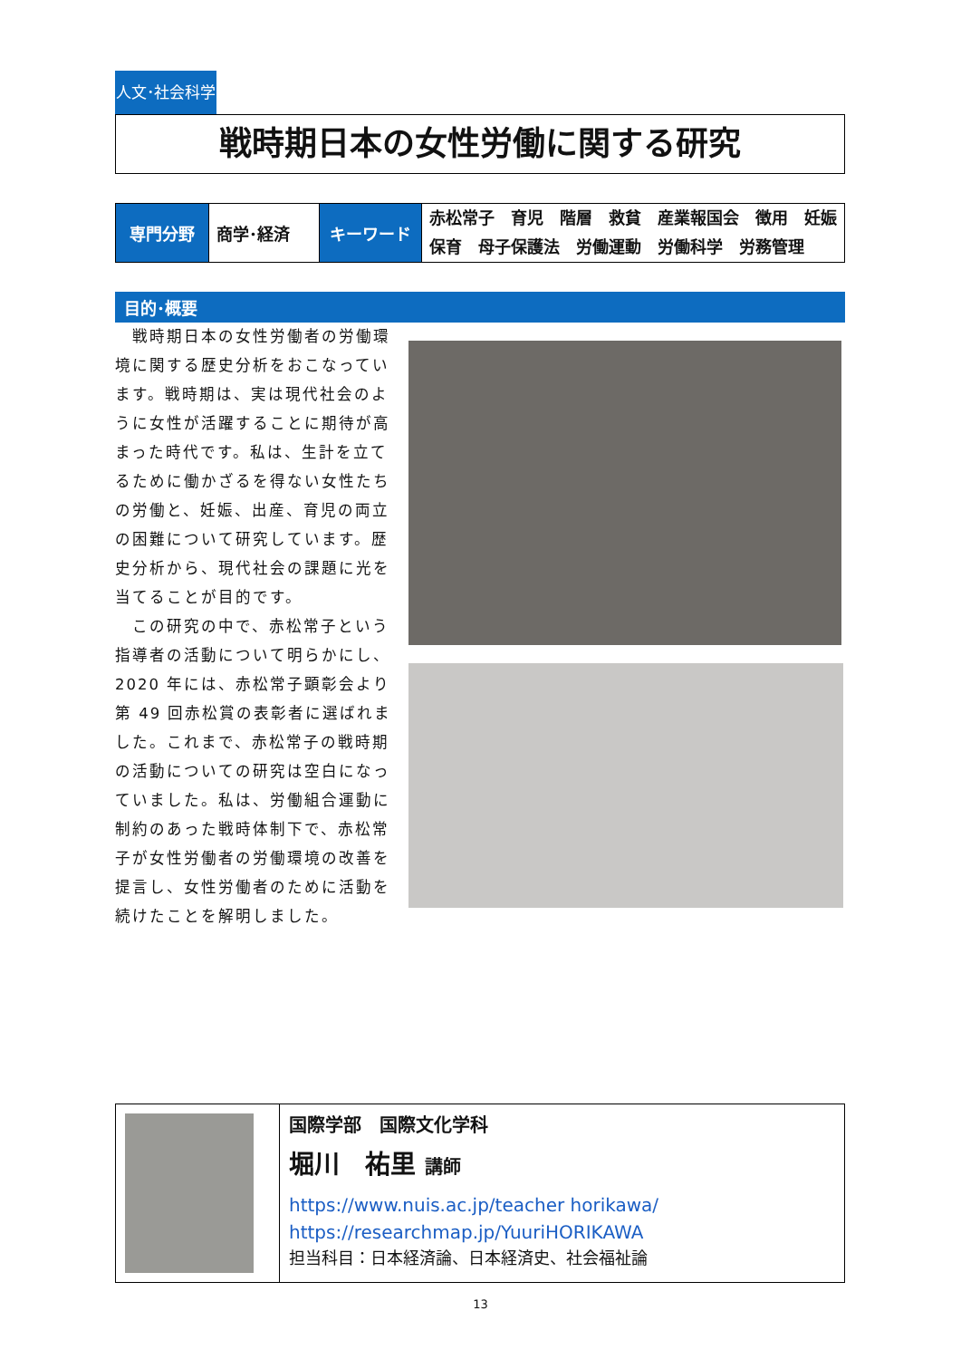人文･社会科学
戦時期日本の女性労働に関する研究
| 専門分野 | 商学･経済 | キーワード | 赤松常子 育児 階層 救貧 産業報国会 徴用 妊娠 保育 母子保護法 労働運動 労働科学 労務管理 |
目的･概要
　戦時期日本の女性労働者の労働環境に関する歴史分析をおこなっています。戦時期は、実は現代社会のように女性が活躍することに期待が高まった時代です。私は、生計を立てるために働かざるを得ない女性たちの労働と、妊娠、出産、育児の両立の困難について研究しています。歴史分析から、現代社会の課題に光を当てることが目的です。
　この研究の中で、赤松常子という指導者の活動について明らかにし、2020 年には、赤松常子顕彰会より第 49 回赤松賞の表彰者に選ばれました。これまで、赤松常子の戦時期の活動についての研究は空白になっていました。私は、労働組合運動に制約のあった戦時体制下で、赤松常子が女性労働者の労働環境の改善を提言し、女性労働者のために活動を続けたことを解明しました。
| | 国際学部 国際文化学科 堀川 祐里 講師 https://www.nuis.ac.jp/teacher horikawa/ https://researchmap.jp/YuuriHORIKAWA 担当科目：日本経済論、日本経済史、社会福祉論 |
13